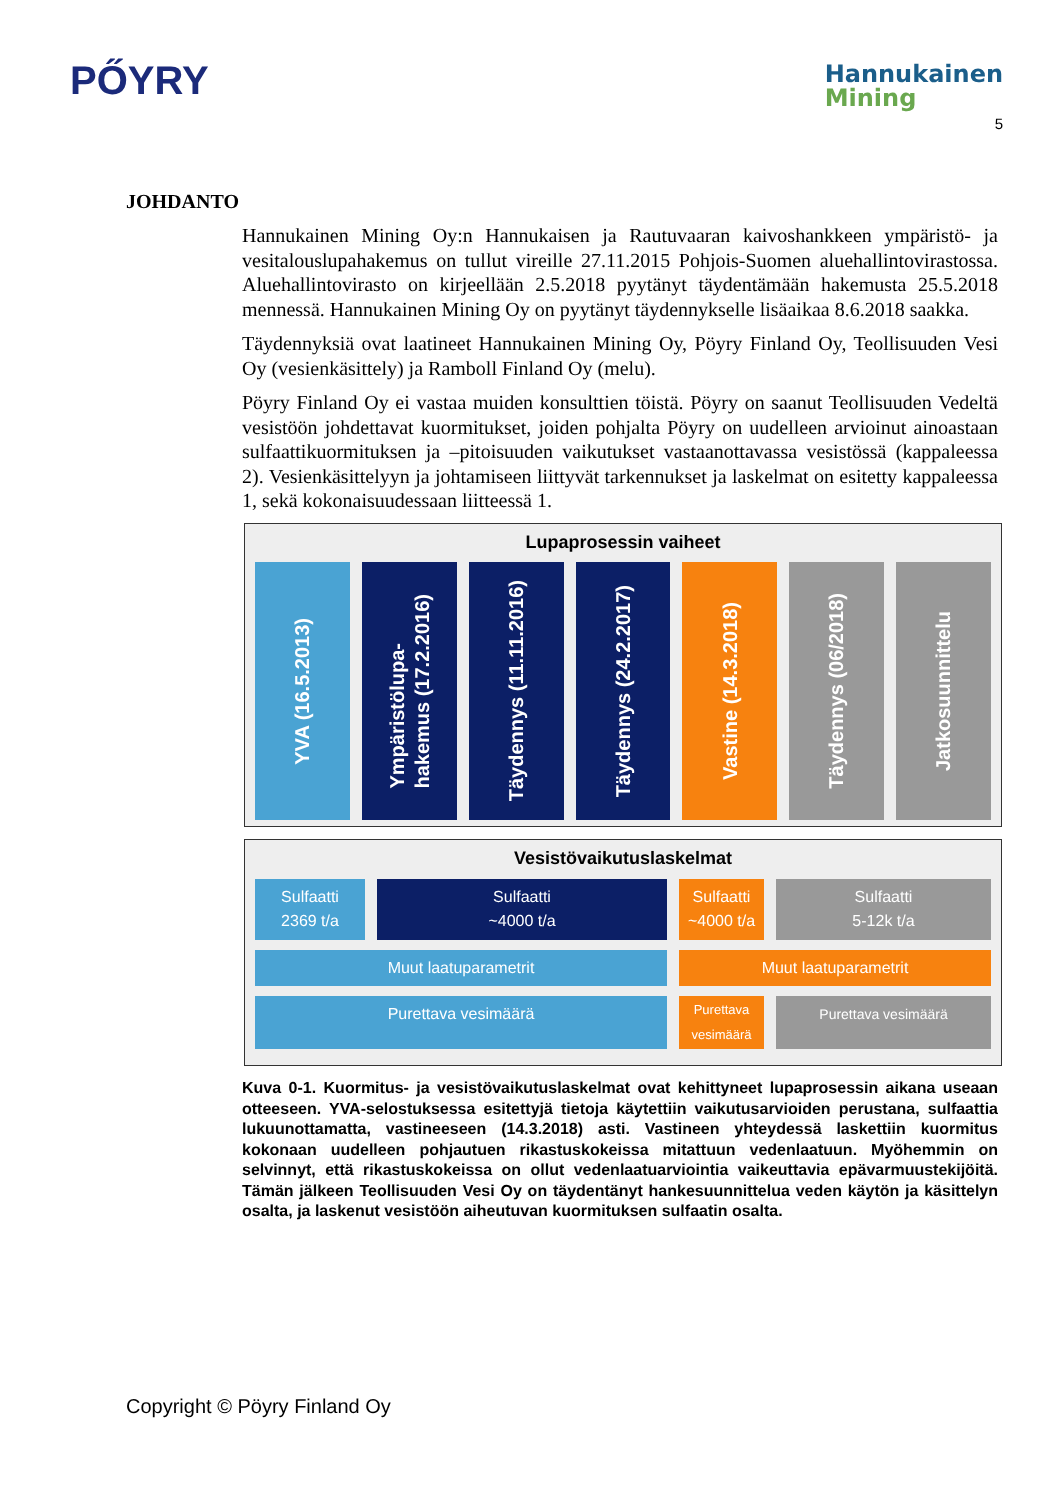PŐYRY
Hannukainen
Mining
5
JOHDANTO
Hannukainen Mining Oy:n Hannukaisen ja Rautuvaaran kaivoshankkeen ympäristö- ja vesitalouslupahakemus on tullut vireille 27.11.2015 Pohjois-Suomen aluehallintovirastossa. Aluehallintovirasto on kirjeellään 2.5.2018 pyytänyt täydentämään hakemusta 25.5.2018 mennessä. Hannukainen Mining Oy on pyytänyt täydennykselle lisäaikaa 8.6.2018 saakka.
Täydennyksiä ovat laatineet Hannukainen Mining Oy, Pöyry Finland Oy, Teollisuuden Vesi Oy (vesienkäsittely) ja Ramboll Finland Oy (melu).
Pöyry Finland Oy ei vastaa muiden konsulttien töistä. Pöyry on saanut Teollisuuden Vedeltä vesistöön johdettavat kuormitukset, joiden pohjalta Pöyry on uudelleen arvioinut ainoastaan sulfaattikuormituksen ja –pitoisuuden vaikutukset vastaanottavassa vesistössä (kappaleessa 2). Vesienkäsittelyyn ja johtamiseen liittyvät tarkennukset ja laskelmat on esitetty kappaleessa 1, sekä kokonaisuudessaan liitteessä 1.
Lupaprosessin vaiheet
YVA (16.5.2013)
Ympäristölupa-
hakemus (17.2.2016)
Täydennys (11.11.2016)
Täydennys (24.2.2017)
Vastine (14.3.2018)
Täydennys (06/2018)
Jatkosuunnittelu
Vesistövaikutuslaskelmat
Sulfaatti
2369 t/a
Sulfaatti
~4000 t/a
Sulfaatti
~4000 t/a
Sulfaatti
5-12k t/a
Muut laatuparametrit Muut laatuparametrit
Purettava vesimäärä
Purettava
vesimäärä
Purettava vesimäärä
Kuva 0-1. Kuormitus- ja vesistövaikutuslaskelmat ovat kehittyneet lupaprosessin aikana useaan otteeseen. YVA-selostuksessa esitettyjä tietoja käytettiin vaikutusarvioiden perustana, sulfaattia lukuunottamatta, vastineeseen (14.3.2018) asti. Vastineen yhteydessä laskettiin kuormitus kokonaan uudelleen pohjautuen rikastuskokeissa mitattuun vedenlaatuun. Myöhemmin on selvinnyt, että rikastuskokeissa on ollut vedenlaatuarviointia vaikeuttavia epävarmuustekijöitä. Tämän jälkeen Teollisuuden Vesi Oy on täydentänyt hankesuunnittelua veden käytön ja käsittelyn osalta, ja laskenut vesistöön aiheutuvan kuormituksen sulfaatin osalta.
Copyright © Pöyry Finland Oy